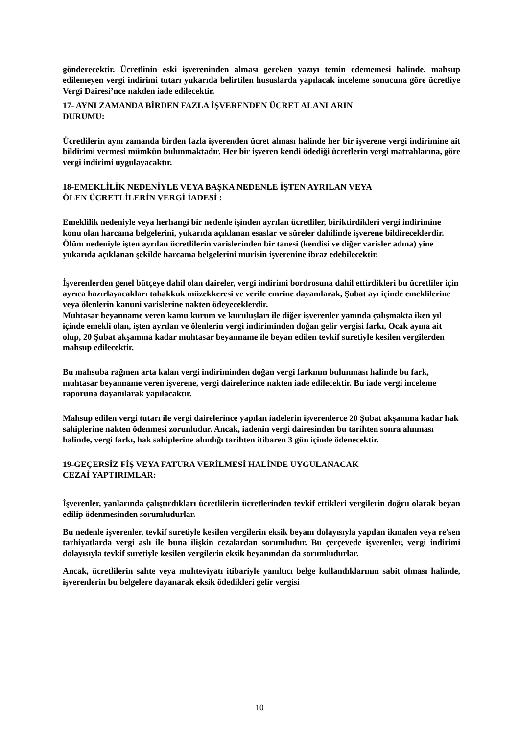gönderecektir. Ücretlinin eski işvereninden alması gereken yazıyı temin edememesi halinde, mahsup edilemeyen vergi indirimi tutarı yukarıda belirtilen hususlarda yapılacak inceleme sonucuna göre ücretliye Vergi Dairesi’nce nakden iade edilecektir.
17- AYNI ZAMANDA BİRDEN FAZLA İŞVERENDEN ÜCRET ALANLARIN
DURUMU:
Ücretlilerin aynı zamanda birden fazla işverenden ücret alması halinde her bir işverene vergi indirimine ait bildirimi vermesi mümkün bulunmaktadır. Her bir işveren kendi ödediği ücretlerin vergi matrahlarına, göre vergi indirimi uygulayacaktır.
18-EMEKLİLİK NEDENİYLE VEYA BAŞKA NEDENLE İŞTEN AYRILAN VEYA
ÖLEN ÜCRETLİLERİN VERGİ İADESİ :
Emeklilik nedeniyle veya herhangi bir nedenle işinden ayrılan ücretliler, biriktirdikleri vergi indirimine konu olan harcama belgelerini, yukarıda açıklanan esaslar ve süreler dahilinde işverene bildireceklerdir. Ölüm nedeniyle işten ayrılan ücretlilerin varislerinden bir tanesi (kendisi ve diğer varisler adına) yine yukarıda açıklanan şekilde harcama belgelerini murisin işverenine ibraz edebilecektir.
İşverenlerden genel bütçeye dahil olan daireler, vergi indirimi bordrosuna dahil ettirdikleri bu ücretliler için ayrıca hazırlayacakları tahakkuk müzekkeresi ve verile emrine dayanılarak, Şubat ayı içinde emeklilerine veya ölenlerin kanuni varislerine nakten ödeyeceklerdir.
Muhtasar beyanname veren kamu kurum ve kuruluşları ile diğer işverenler yanında çalışmakta iken yıl içinde emekli olan, işten ayrılan ve ölenlerin vergi indiriminden doğan gelir vergisi farkı, Ocak ayına ait olup, 20 Şubat akşamına kadar muhtasar beyanname ile beyan edilen tevkif suretiyle kesilen vergilerden mahsup edilecektir.
Bu mahsuba rağmen arta kalan vergi indiriminden doğan vergi farkının bulunması halinde bu fark, muhtasar beyanname veren işverene, vergi dairelerince nakten iade edilecektir. Bu iade vergi inceleme raporuna dayanılarak yapılacaktır.
Mahsup edilen vergi tutarı ile vergi dairelerince yapılan iadelerin işverenlerce 20 Şubat akşamına kadar hak sahiplerine nakten ödenmesi zorunludur. Ancak, iadenin vergi dairesinden bu tarihten sonra alınması halinde, vergi farkı, hak sahiplerine alındığı tarihten itibaren 3 gün içinde ödenecektir.
19-GEÇERSİZ FİŞ VEYA FATURA VERİLMESİ HALİNDE UYGULANACAK
CEZAİ YAPTIRIMLAR:
İşverenler, yanlarında çalıştırdıkları ücretlilerin ücretlerinden tevkif ettikleri vergilerin doğru olarak beyan edilip ödenmesinden sorumludurlar.
Bu nedenle işverenler, tevkif suretiyle kesilen vergilerin eksik beyanı dolayısıyla yapılan ikmalen veya re'sen tarhiyatlarda vergi aslı ile buna ilişkin cezalardan sorumludur. Bu çerçevede işverenler, vergi indirimi dolayısıyla tevkif suretiyle kesilen vergilerin eksik beyanından da sorumludurlar.
Ancak, ücretlilerin sahte veya muhteviyatı itibariyle yanıltıcı belge kullandıklarının sabit olması halinde, işverenlerin bu belgelere dayanarak eksik ödedikleri gelir vergisi
10